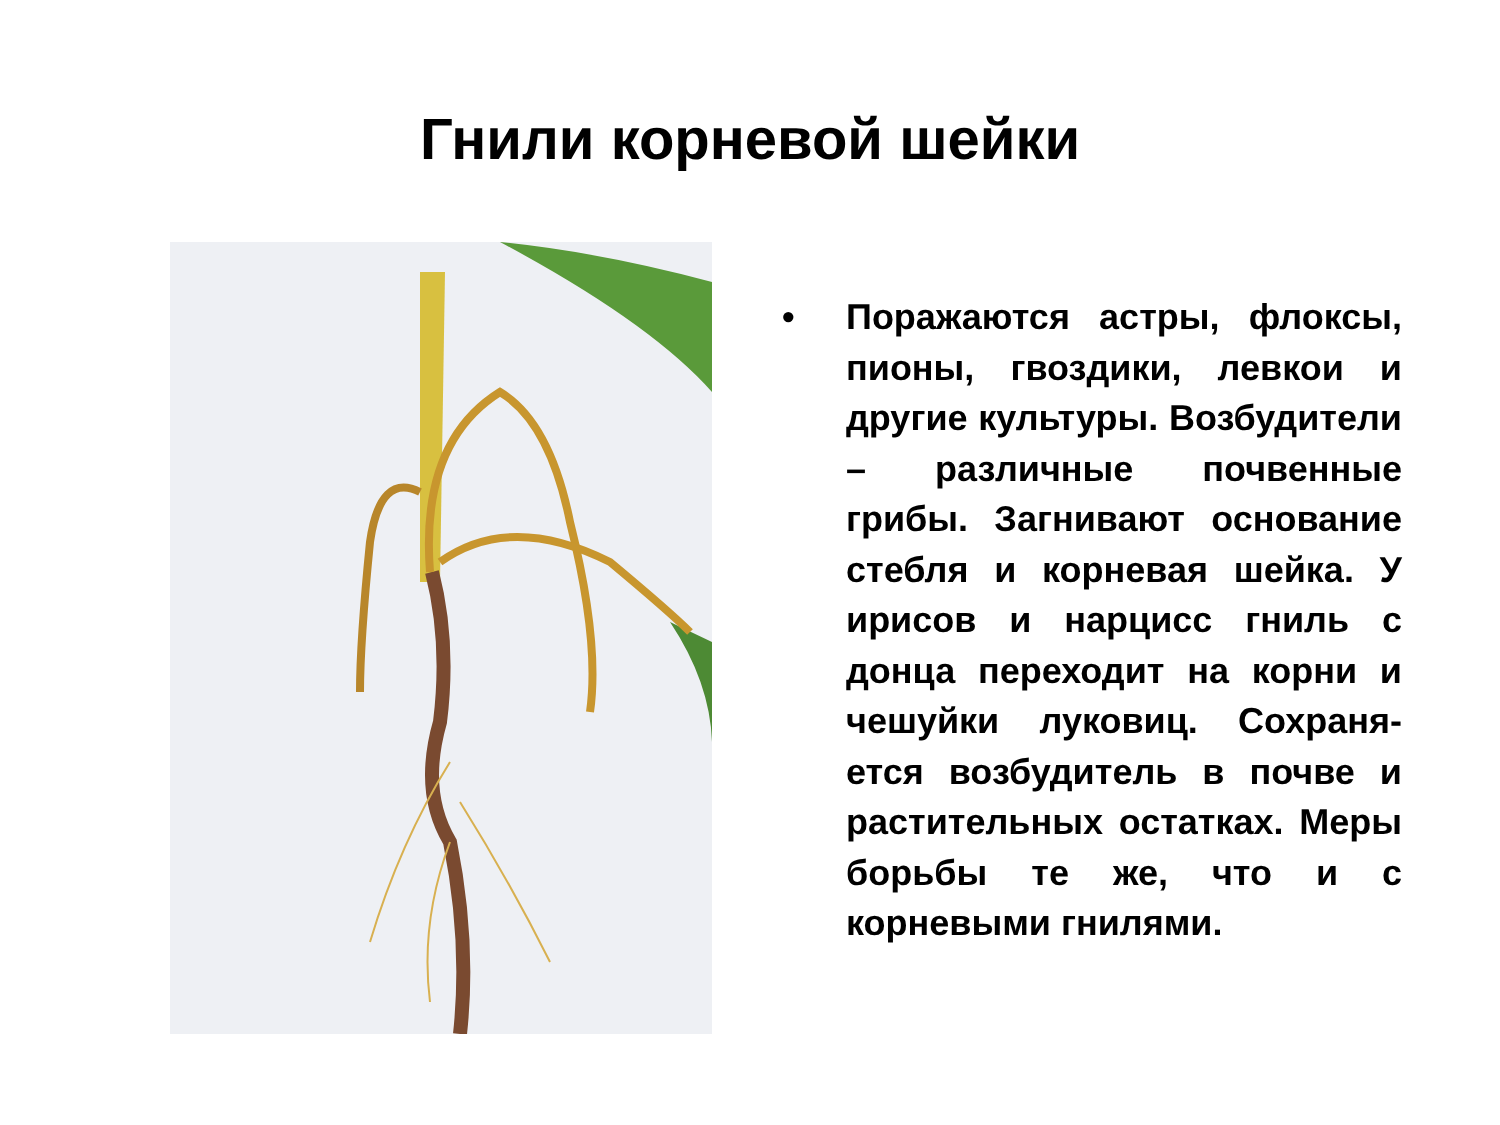Гнили корневой шейки
• Поражаются астры, флок­сы, пионы, гвоздики, лев­кои и другие культуры. Возбудители – различные почвенные грибы. Загни­вают основание стебля и корневая шейка. У ирисов и нарцисс гниль с донца переходит на корни и че­шуйки луковиц. Сохраня­ется возбудитель в почве и растительных остатках. Меры борьбы те же, что и с корневыми гнилями.